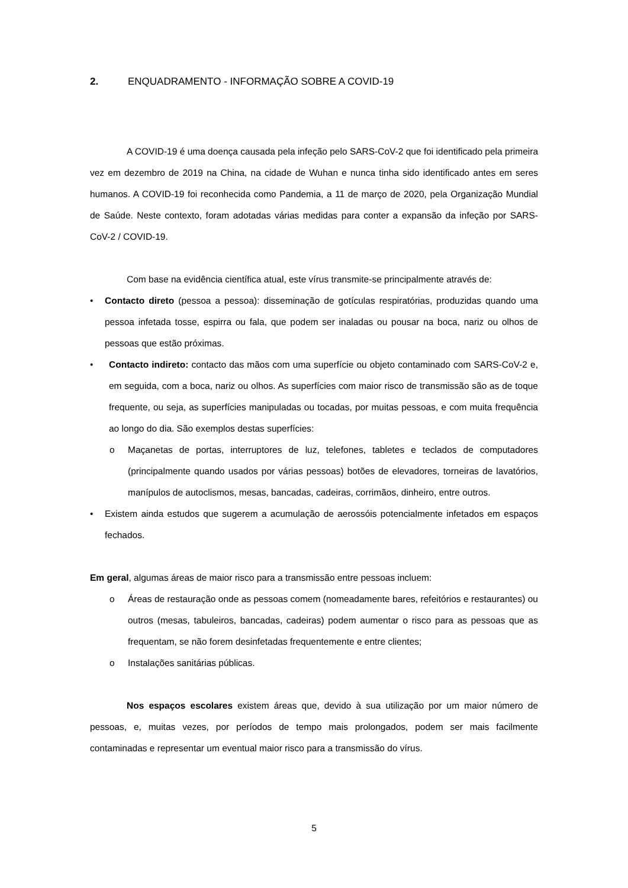2. ENQUADRAMENTO - INFORMAÇÃO SOBRE A COVID-19
A COVID-19 é uma doença causada pela infeção pelo SARS-CoV-2 que foi identificado pela primeira vez em dezembro de 2019 na China, na cidade de Wuhan e nunca tinha sido identificado antes em seres humanos. A COVID-19 foi reconhecida como Pandemia, a 11 de março de 2020, pela Organização Mundial de Saúde. Neste contexto, foram adotadas várias medidas para conter a expansão da infeção por SARS-CoV-2 / COVID-19.
Com base na evidência científica atual, este vírus transmite-se principalmente através de:
• Contacto direto (pessoa a pessoa): disseminação de gotículas respiratórias, produzidas quando uma pessoa infetada tosse, espirra ou fala, que podem ser inaladas ou pousar na boca, nariz ou olhos de pessoas que estão próximas.
• Contacto indireto: contacto das mãos com uma superfície ou objeto contaminado com SARS-CoV-2 e, em seguida, com a boca, nariz ou olhos. As superfícies com maior risco de transmissão são as de toque frequente, ou seja, as superfícies manipuladas ou tocadas, por muitas pessoas, e com muita frequência ao longo do dia. São exemplos destas superfícies:
o Maçanetas de portas, interruptores de luz, telefones, tabletes e teclados de computadores (principalmente quando usados por várias pessoas) botões de elevadores, torneiras de lavatórios, manípulos de autoclismos, mesas, bancadas, cadeiras, corrimãos, dinheiro, entre outros.
• Existem ainda estudos que sugerem a acumulação de aerossóis potencialmente infetados em espaços fechados.
Em geral, algumas áreas de maior risco para a transmissão entre pessoas incluem:
o Áreas de restauração onde as pessoas comem (nomeadamente bares, refeitórios e restaurantes) ou outros (mesas, tabuleiros, bancadas, cadeiras) podem aumentar o risco para as pessoas que as frequentam, se não forem desinfetadas frequentemente e entre clientes;
o Instalações sanitárias públicas.
Nos espaços escolares existem áreas que, devido à sua utilização por um maior número de pessoas, e, muitas vezes, por períodos de tempo mais prolongados, podem ser mais facilmente contaminadas e representar um eventual maior risco para a transmissão do vírus.
5